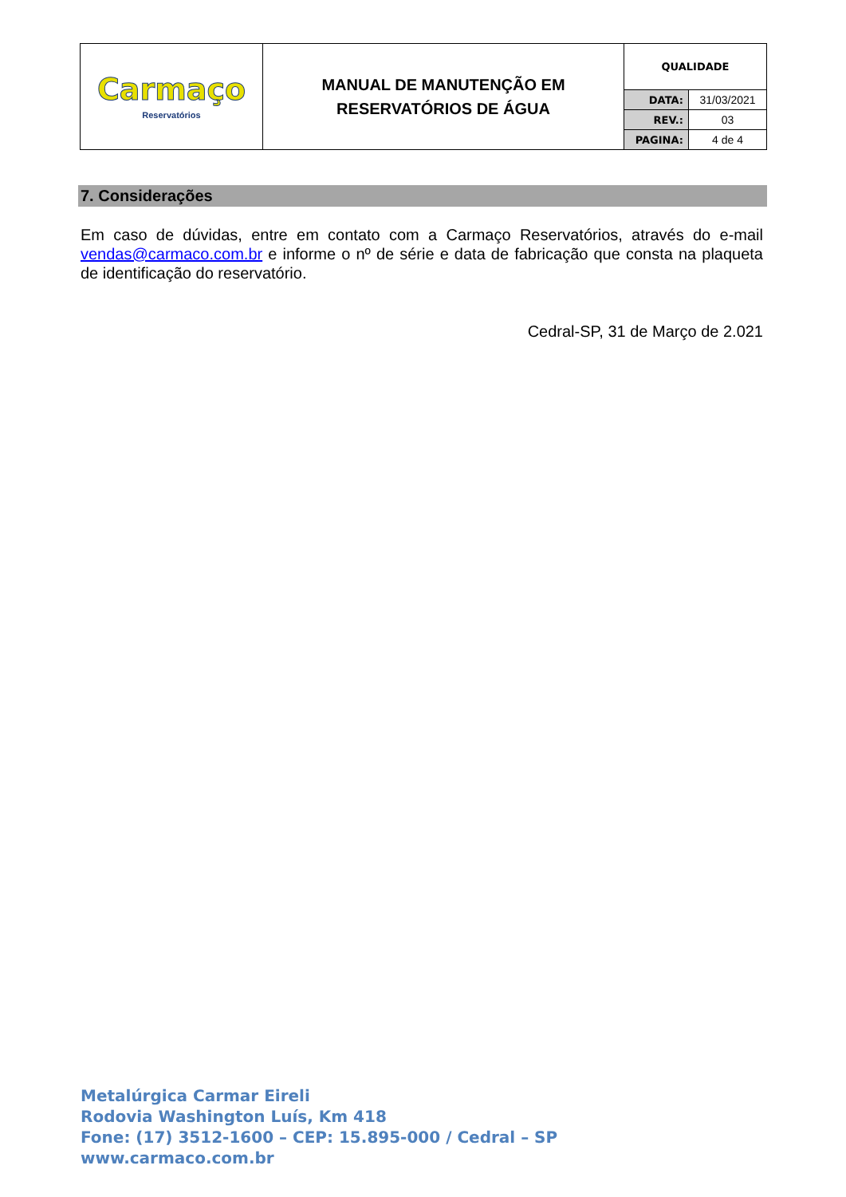| Carmaço Reservatórios | MANUAL DE MANUTENÇÃO EM RESERVATÓRIOS DE ÁGUA | QUALIDADE | |
| | | DATA: | 31/03/2021 |
| | | REV.: | 03 |
| | | PAGINA: | 4 de 4 |
7. Considerações
Em caso de dúvidas, entre em contato com a Carmaço Reservatórios, através do e-mail vendas@carmaco.com.br e informe o nº de série e data de fabricação que consta na plaqueta de identificação do reservatório.
Cedral-SP, 31 de Março de 2.021
Metalúrgica Carmar Eireli
Rodovia Washington Luís, Km 418
Fone: (17) 3512-1600 – CEP: 15.895-000 / Cedral – SP
www.carmaco.com.br